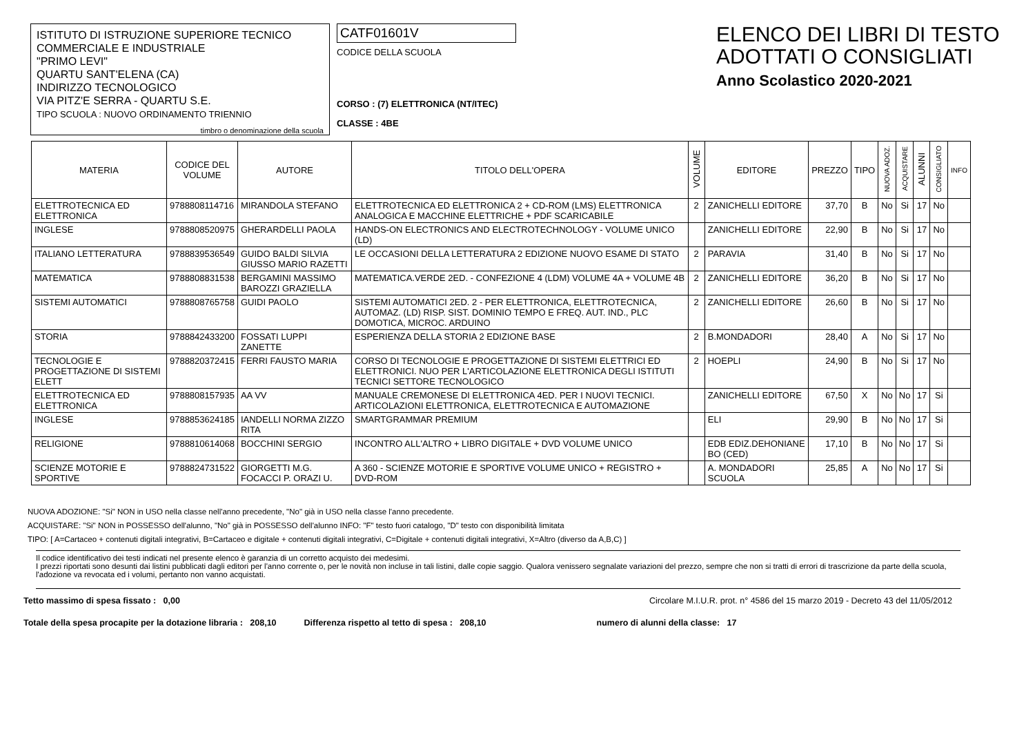ISTITUTO DI ISTRUZIONE SUPERIORE TECNICO
COMMERCIALE E INDUSTRIALE
"PRIMO LEVI"
QUARTU SANT'ELENA (CA)
INDIRIZZO TECNOLOGICO
VIA PITZ'E SERRA - QUARTU S.E.
TIPO SCUOLA : NUOVO ORDINAMENTO TRIENNIO
timbro o denominazione della scuola
CATF01601V
CODICE DELLA SCUOLA
CORSO : (7) ELETTRONICA (NT/ITEC)
CLASSE : 4BE
ELENCO DEI LIBRI DI TESTO
ADOTTATI O CONSIGLIATI
Anno Scolastico 2020-2021
| MATERIA | CODICE DEL VOLUME | AUTORE | TITOLO DELL'OPERA | VOLUME | EDITORE | PREZZO | TIPO | NUOVA ADOZ. | ACQUISTARE | ALUNNI | CONSIGLIATO | INFO |
| --- | --- | --- | --- | --- | --- | --- | --- | --- | --- | --- | --- | --- |
| ELETTROTECNICA ED ELETTRONICA | 9788808114716 | MIRANDOLA STEFANO | ELETTROTECNICA ED ELETTRONICA 2 + CD-ROM (LMS) ELETTRONICA ANALOGICA E MACCHINE ELETTRICHE + PDF SCARICABILE | 2 | ZANICHELLI EDITORE | 37,70 | B | No | Si | 17 | No | |
| INGLESE | 9788808520975 | GHERARDELLI PAOLA | HANDS-ON ELECTRONICS AND ELECTROTECHNOLOGY - VOLUME UNICO (LD) | | ZANICHELLI EDITORE | 22,90 | B | No | Si | 17 | No | |
| ITALIANO LETTERATURA | 9788839536549 | GUIDO BALDI SILVIA GIUSSO MARIO RAZETTI | LE OCCASIONI DELLA LETTERATURA 2 EDIZIONE NUOVO ESAME DI STATO | 2 | PARAVIA | 31,40 | B | No | Si | 17 | No | |
| MATEMATICA | 9788808831538 | BERGAMINI MASSIMO BAROZZI GRAZIELLA | MATEMATICA.VERDE 2ED. - CONFEZIONE 4 (LDM) VOLUME 4A + VOLUME 4B | 2 | ZANICHELLI EDITORE | 36,20 | B | No | Si | 17 | No | |
| SISTEMI AUTOMATICI | 9788808765758 | GUIDI PAOLO | SISTEMI AUTOMATICI 2ED. 2 - PER ELETTRONICA, ELETTROTECNICA, AUTOMAZ. (LD) RISP. SIST. DOMINIO TEMPO E FREQ. AUT. IND., PLC DOMOTICA, MICROC. ARDUINO | 2 | ZANICHELLI EDITORE | 26,60 | B | No | Si | 17 | No | |
| STORIA | 9788842433200 | FOSSATI LUPPI ZANETTE | ESPERIENZA DELLA STORIA 2 EDIZIONE BASE | 2 | B.MONDADORI | 28,40 | A | No | Si | 17 | No | |
| TECNOLOGIE E PROGETTAZIONE DI SISTEMI ELETT | 9788820372415 | FERRI FAUSTO MARIA | CORSO DI TECNOLOGIE E PROGETTAZIONE DI SISTEMI ELETTRICI ED ELETTRONICI. NUO PER L'ARTICOLAZIONE ELETTRONICA DEGLI ISTITUTI TECNICI SETTORE TECNOLOGICO | 2 | HOEPLI | 24,90 | B | No | Si | 17 | No | |
| ELETTROTECNICA ED ELETTRONICA | 9788808157935 | AA VV | MANUALE CREMONESE DI ELETTRONICA 4ED. PER I NUOVI TECNICI. ARTICOLAZIONI ELETTRONICA, ELETTROTECNICA E AUTOMAZIONE | | ZANICHELLI EDITORE | 67,50 | X | No | No | 17 | Si | |
| INGLESE | 9788853624185 | IANDELLI NORMA ZIZZO RITA | SMARTGRAMMAR PREMIUM | | ELI | 29,90 | B | No | No | 17 | Si | |
| RELIGIONE | 9788810614068 | BOCCHINI SERGIO | INCONTRO ALL'ALTRO + LIBRO DIGITALE + DVD VOLUME UNICO | | EDB EDIZ.DEHONIANE BO (CED) | 17,10 | B | No | No | 17 | Si | |
| SCIENZE MOTORIE E SPORTIVE | 9788824731522 | GIORGETTI M.G. FOCACCI P. ORAZI U. | A 360 - SCIENZE MOTORIE E SPORTIVE VOLUME UNICO + REGISTRO + DVD-ROM | | A. MONDADORI SCUOLA | 25,85 | A | No | No | 17 | Si | |
NUOVA ADOZIONE: "Si" NON in USO nella classe nell'anno precedente, "No" già in USO nella classe l'anno precedente.
ACQUISTARE: "Si" NON in POSSESSO dell'alunno, "No" già in POSSESSO dell'alunno INFO: "F" testo fuori catalogo, "D" testo con disponibilità limitata
TIPO: [ A=Cartaceo + contenuti digitali integrativi, B=Cartaceo e digitale + contenuti digitali integrativi, C=Digitale + contenuti digitali integrativi, X=Altro (diverso da A,B,C) ]
Il codice identificativo dei testi indicati nel presente elenco è garanzia di un corretto acquisto dei medesimi.
I prezzi riportati sono desunti dai listini pubblicati dagli editori per l'anno corrente o, per le novità non incluse in tali listini, dalle copie saggio. Qualora venissero segnalate variazioni del prezzo, sempre che non si tratti di errori di trascrizione da parte della scuola, l'adozione va revocata ed i volumi, pertanto non vanno acquistati.
Tetto massimo di spesa fissato : 0,00 Circolare M.I.U.R. prot. n° 4586 del 15 marzo 2019 - Decreto 43 del 11/05/2012
Totale della spesa procapite per la dotazione libraria : 208,10 Differenza rispetto al tetto di spesa : 208,10 numero di alunni della classe: 17